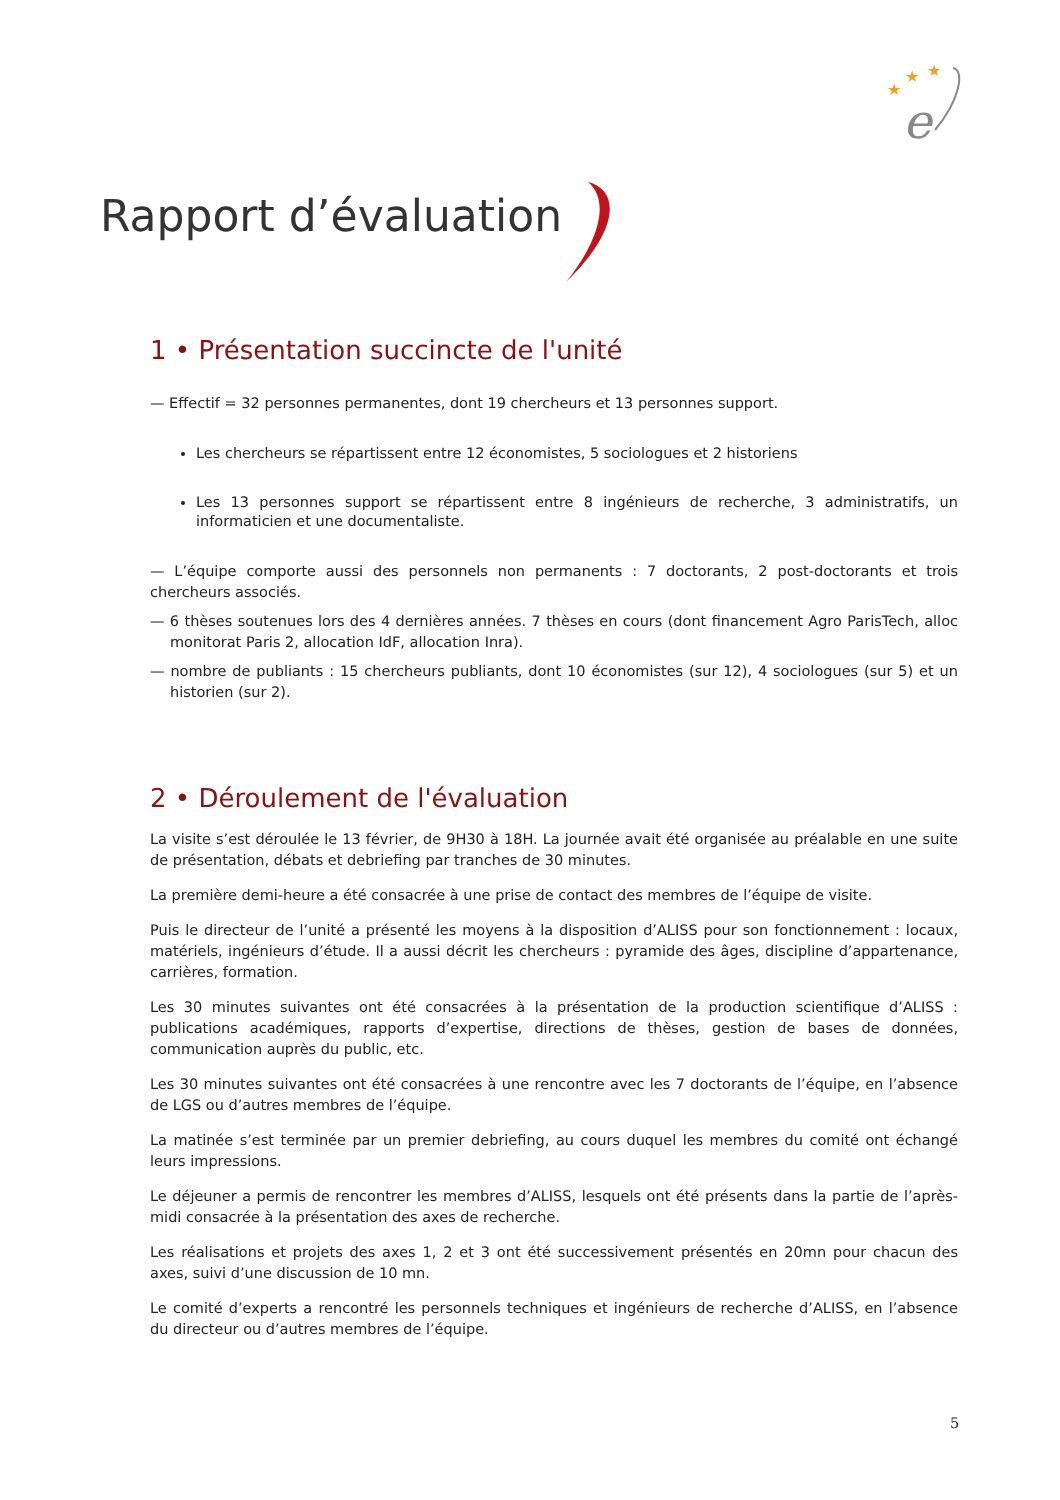★
★
★
e
Rapport d’évaluation
1 • Présentation succincte de l'unité
— Effectif = 32 personnes permanentes, dont 19 chercheurs et 13 personnes support.
Les chercheurs se répartissent entre 12 économistes, 5 sociologues et 2 historiens
Les 13 personnes support se répartissent entre 8 ingénieurs de recherche, 3 administratifs, un informaticien et une documentaliste.
— L’équipe comporte aussi des personnels non permanents : 7 doctorants, 2 post-doctorants et trois chercheurs associés.
— 6 thèses soutenues lors des 4 dernières années. 7 thèses en cours (dont financement Agro ParisTech, alloc monitorat Paris 2, allocation IdF, allocation Inra).
— nombre de publiants : 15 chercheurs publiants, dont 10 économistes (sur 12), 4 sociologues (sur 5) et un historien (sur 2).
2 • Déroulement de l'évaluation
La visite s’est déroulée le 13 février, de 9H30 à 18H. La journée avait été organisée au préalable en une suite de présentation, débats et debriefing par tranches de 30 minutes.
La première demi-heure a été consacrée à une prise de contact des membres de l’équipe de visite.
Puis le directeur de l’unité a présenté les moyens à la disposition d’ALISS pour son fonctionnement : locaux, matériels, ingénieurs d’étude. Il a aussi décrit les chercheurs : pyramide des âges, discipline d’appartenance, carrières, formation.
Les 30 minutes suivantes ont été consacrées à la présentation de la production scientifique d’ALISS : publications académiques, rapports d’expertise, directions de thèses, gestion de bases de données, communication auprès du public, etc.
Les 30 minutes suivantes ont été consacrées à une rencontre avec les 7 doctorants de l’équipe, en l’absence de LGS ou d’autres membres de l’équipe.
La matinée s’est terminée par un premier debriefing, au cours duquel les membres du comité ont échangé leurs impressions.
Le déjeuner a permis de rencontrer les membres d’ALISS, lesquels ont été présents dans la partie de l’après-midi consacrée à la présentation des axes de recherche.
Les réalisations et projets des axes 1, 2 et 3 ont été successivement présentés en 20mn pour chacun des axes, suivi d’une discussion de 10 mn.
Le comité d’experts a rencontré les personnels techniques et ingénieurs de recherche d’ALISS, en l’absence du directeur ou d’autres membres de l’équipe.
5